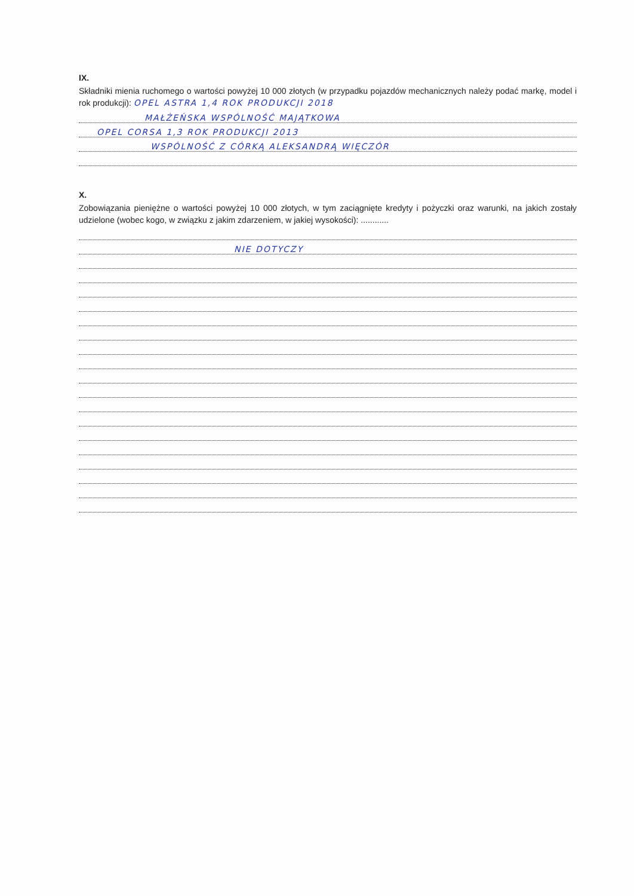IX.
Składniki mienia ruchomego o wartości powyżej 10 000 złotych (w przypadku pojazdów mechanicznych należy podać markę, model i rok produkcji): OPEL ASTRA 1,4 ROK PRODUKCJI 2018
MAŁŻEŃSKA WSPÓLNOŚĆ MAJĄTKOWA
OPEL CORSA 1,3 ROK PRODUKCJI 2013
WSPÓLNOŚĆ Z CÓRKĄ ALEKSANDRĄ WIĘCZÓR
X.
Zobowiązania pieniężne o wartości powyżej 10 000 złotych, w tym zaciągnięte kredyty i pożyczki oraz warunki, na jakich zostały udzielone (wobec kogo, w związku z jakim zdarzeniem, w jakiej wysokości): ............
NIE DOTYCZY